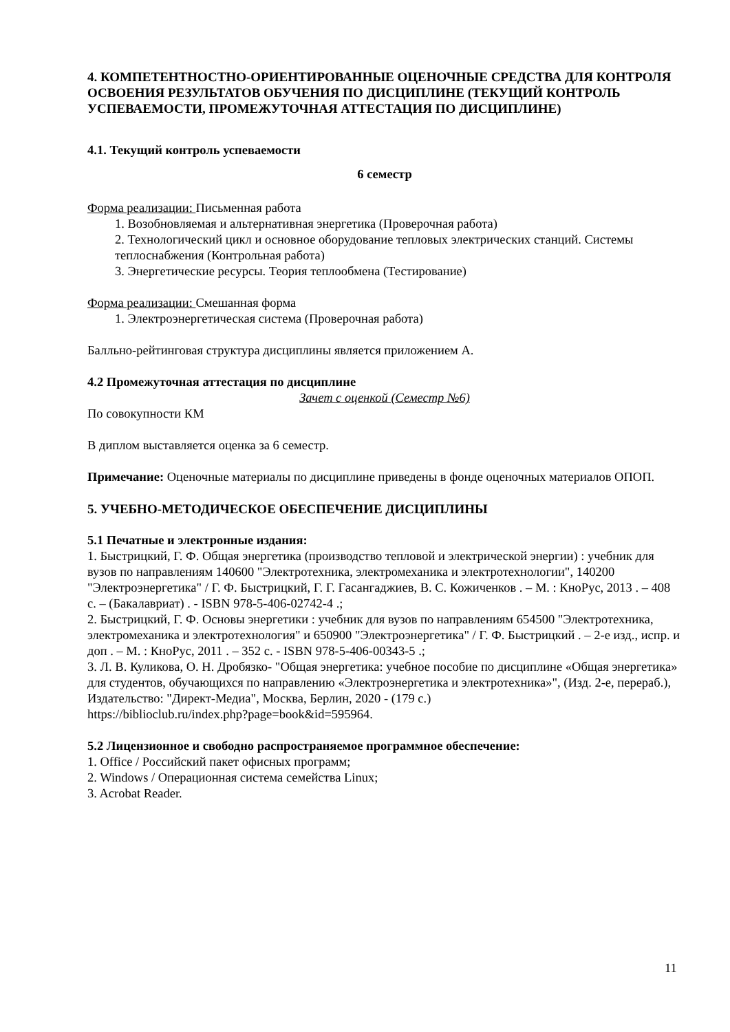4. КОМПЕТЕНТНОСТНО-ОРИЕНТИРОВАННЫЕ ОЦЕНОЧНЫЕ СРЕДСТВА ДЛЯ КОНТРОЛЯ ОСВОЕНИЯ РЕЗУЛЬТАТОВ ОБУЧЕНИЯ ПО ДИСЦИПЛИНЕ (ТЕКУЩИЙ КОНТРОЛЬ УСПЕВАЕМОСТИ, ПРОМЕЖУТОЧНАЯ АТТЕСТАЦИЯ ПО ДИСЦИПЛИНЕ)
4.1. Текущий контроль успеваемости
6 семестр
Форма реализации: Письменная работа
1. Возобновляемая и альтернативная энергетика (Проверочная работа)
2. Технологический цикл и основное оборудование тепловых электрических станций. Системы теплоснабжения (Контрольная работа)
3. Энергетические ресурсы. Теория теплообмена (Тестирование)
Форма реализации: Смешанная форма
1. Электроэнергетическая система (Проверочная работа)
Балльно-рейтинговая структура дисциплины является приложением А.
4.2 Промежуточная аттестация по дисциплине
Зачет с оценкой (Семестр №6)
По совокупности КМ
В диплом выставляется оценка за 6 семестр.
Примечание: Оценочные материалы по дисциплине приведены в фонде оценочных материалов ОПОП.
5. УЧЕБНО-МЕТОДИЧЕСКОЕ ОБЕСПЕЧЕНИЕ ДИСЦИПЛИНЫ
5.1 Печатные и электронные издания:
1. Быстрицкий, Г. Ф. Общая энергетика (производство тепловой и электрической энергии) : учебник для вузов по направлениям 140600 "Электротехника, электромеханика и электротехнологии", 140200 "Электроэнергетика" / Г. Ф. Быстрицкий, Г. Г. Гасангаджиев, В. С. Кожиченков . – М. : КноРус, 2013 . – 408 с. – (Бакалавриат) . - ISBN 978-5-406-02742-4 .;
2. Быстрицкий, Г. Ф. Основы энергетики : учебник для вузов по направлениям 654500 "Электротехника, электромеханика и электротехнология" и 650900 "Электроэнергетика" / Г. Ф. Быстрицкий . – 2-е изд., испр. и доп . – М. : КноРус, 2011 . – 352 с. - ISBN 978-5-406-00343-5 .;
3. Л. В. Куликова, О. Н. Дробязко- "Общая энергетика: учебное пособие по дисциплине «Общая энергетика» для студентов, обучающихся по направлению «Электроэнергетика и электротехника»", (Изд. 2-е, перераб.), Издательство: "Директ-Медиа", Москва, Берлин, 2020 - (179 с.)
https://biblioclub.ru/index.php?page=book&id=595964.
5.2 Лицензионное и свободно распространяемое программное обеспечение:
1. Office / Российский пакет офисных программ;
2. Windows / Операционная система семейства Linux;
3. Acrobat Reader.
11